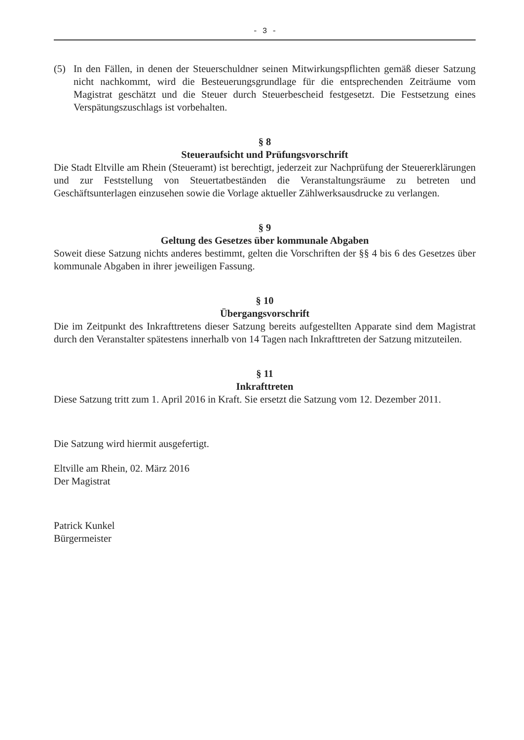- 3 -
(5) In den Fällen, in denen der Steuerschuldner seinen Mitwirkungspflichten gemäß dieser Satzung nicht nachkommt, wird die Besteuerungsgrundlage für die entsprechenden Zeiträume vom Magistrat geschätzt und die Steuer durch Steuerbescheid festgesetzt. Die Festsetzung eines Verspätungszuschlags ist vorbehalten.
§ 8
Steueraufsicht und Prüfungsvorschrift
Die Stadt Eltville am Rhein (Steueramt) ist berechtigt, jederzeit zur Nachprüfung der Steuererklärungen und zur Feststellung von Steuertatbeständen die Veranstaltungsräume zu betreten und Geschäftsunterlagen einzusehen sowie die Vorlage aktueller Zählwerksausdrucke zu verlangen.
§ 9
Geltung des Gesetzes über kommunale Abgaben
Soweit diese Satzung nichts anderes bestimmt, gelten die Vorschriften der §§ 4 bis 6 des Gesetzes über kommunale Abgaben in ihrer jeweiligen Fassung.
§ 10
Übergangsvorschrift
Die im Zeitpunkt des Inkrafttretens dieser Satzung bereits aufgestellten Apparate sind dem Magistrat durch den Veranstalter spätestens innerhalb von 14 Tagen nach Inkrafttreten der Satzung mitzuteilen.
§ 11
Inkrafttreten
Diese Satzung tritt zum 1. April 2016 in Kraft. Sie ersetzt die Satzung vom 12. Dezember 2011.
Die Satzung wird hiermit ausgefertigt.
Eltville am Rhein, 02. März 2016
Der Magistrat
Patrick Kunkel
Bürgermeister